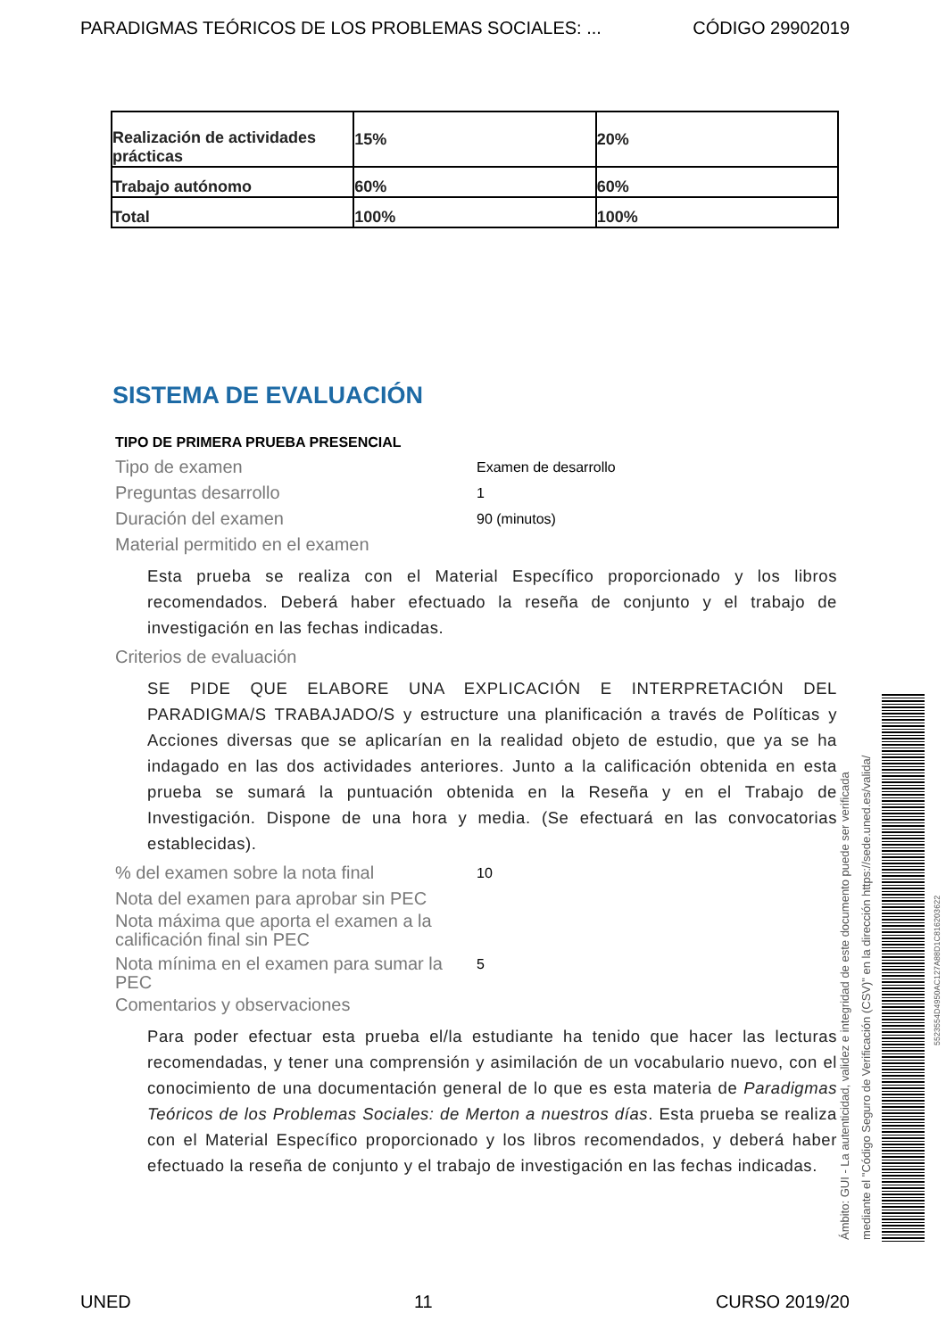PARADIGMAS TEÓRICOS DE LOS PROBLEMAS SOCIALES: ... CÓDIGO 29902019
| Realización de actividades prácticas | 15% | 20% |
| Trabajo autónomo | 60% | 60% |
| Total | 100% | 100% |
SISTEMA DE EVALUACIÓN
TIPO DE PRIMERA PRUEBA PRESENCIAL
Tipo de examen Examen de desarrollo
Preguntas desarrollo 1
Duración del examen 90 (minutos)
Material permitido en el examen
Esta prueba se realiza con el Material Específico proporcionado y los libros recomendados. Deberá haber efectuado la reseña de conjunto y el trabajo de investigación en las fechas indicadas.
Criterios de evaluación
SE PIDE QUE ELABORE UNA EXPLICACIÓN E INTERPRETACIÓN DEL PARADIGMA/S TRABAJADO/S y estructure una planificación a través de Políticas y Acciones diversas que se aplicarían en la realidad objeto de estudio, que ya se ha indagado en las dos actividades anteriores. Junto a la calificación obtenida en esta prueba se sumará la puntuación obtenida en la Reseña y en el Trabajo de Investigación. Dispone de una hora y media. (Se efectuará en las convocatorias establecidas).
% del examen sobre la nota final 10
Nota del examen para aprobar sin PEC
Nota máxima que aporta el examen a la calificación final sin PEC
Nota mínima en el examen para sumar la PEC 5
Comentarios y observaciones
Para poder efectuar esta prueba el/la estudiante ha tenido que hacer las lecturas recomendadas, y tener una comprensión y asimilación de un vocabulario nuevo, con el conocimiento de una documentación general de lo que es esta materia de Paradigmas Teóricos de los Problemas Sociales: de Merton a nuestros días. Esta prueba se realiza con el Material Específico proporcionado y los libros recomendados, y deberá haber efectuado la reseña de conjunto y el trabajo de investigación en las fechas indicadas.
Ámbito: GUI - La autenticidad, validez e integridad de este documento puede ser verificada
mediante el "Código Seguro de Verificación (CSV)" en la dirección https://sede.uned.es/valida/
5523554D4950AC127A88D1C816203622
UNED 11 CURSO 2019/20